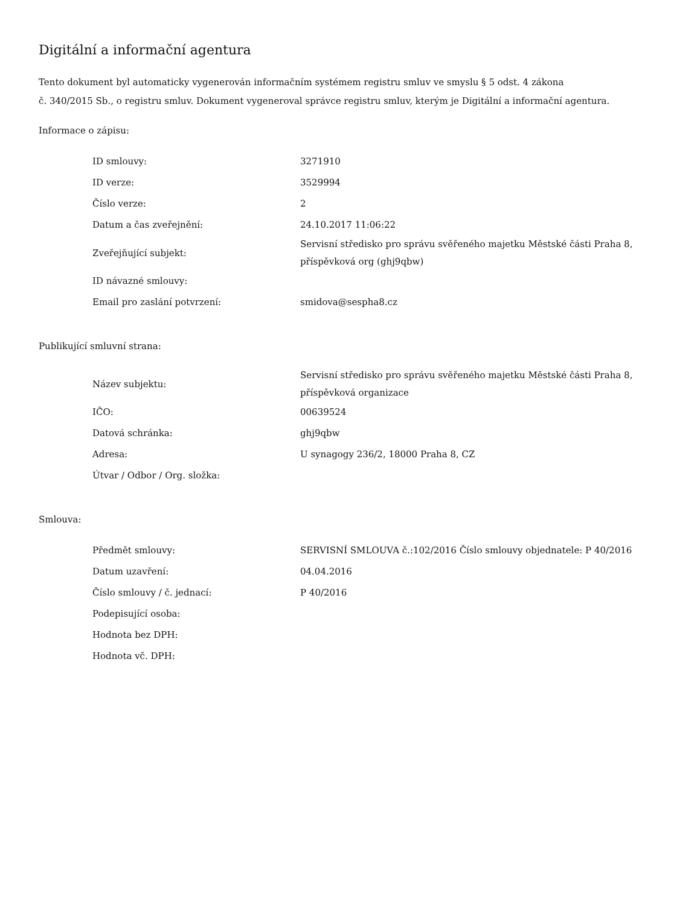Digitální a informační agentura
Tento dokument byl automaticky vygenerován informačním systémem registru smluv ve smyslu § 5 odst. 4 zákona
č. 340/2015 Sb., o registru smluv. Dokument vygeneroval správce registru smluv, kterým je Digitální a informační agentura.
Informace o zápisu:
| ID smlouvy: | 3271910 |
| ID verze: | 3529994 |
| Číslo verze: | 2 |
| Datum a čas zveřejnění: | 24.10.2017 11:06:22 |
| Zveřejňující subjekt: | Servisní středisko pro správu svěřeného majetku Městské části Praha 8, příspěvková org (ghj9qbw) |
| ID návazné smlouvy: | |
| Email pro zaslání potvrzení: | smidova@sespha8.cz |
Publikující smluvní strana:
| Název subjektu: | Servisní středisko pro správu svěřeného majetku Městské části Praha 8, příspěvková organizace |
| IČO: | 00639524 |
| Datová schránka: | ghj9qbw |
| Adresa: | U synagogy 236/2, 18000 Praha 8, CZ |
| Útvar / Odbor / Org. složka: | |
Smlouva:
| Předmět smlouvy: | SERVISNÍ SMLOUVA č.:102/2016 Číslo smlouvy objednatele: P 40/2016 |
| Datum uzavření: | 04.04.2016 |
| Číslo smlouvy / č. jednací: | P 40/2016 |
| Podepisující osoba: | |
| Hodnota bez DPH: | |
| Hodnota vč. DPH: | |